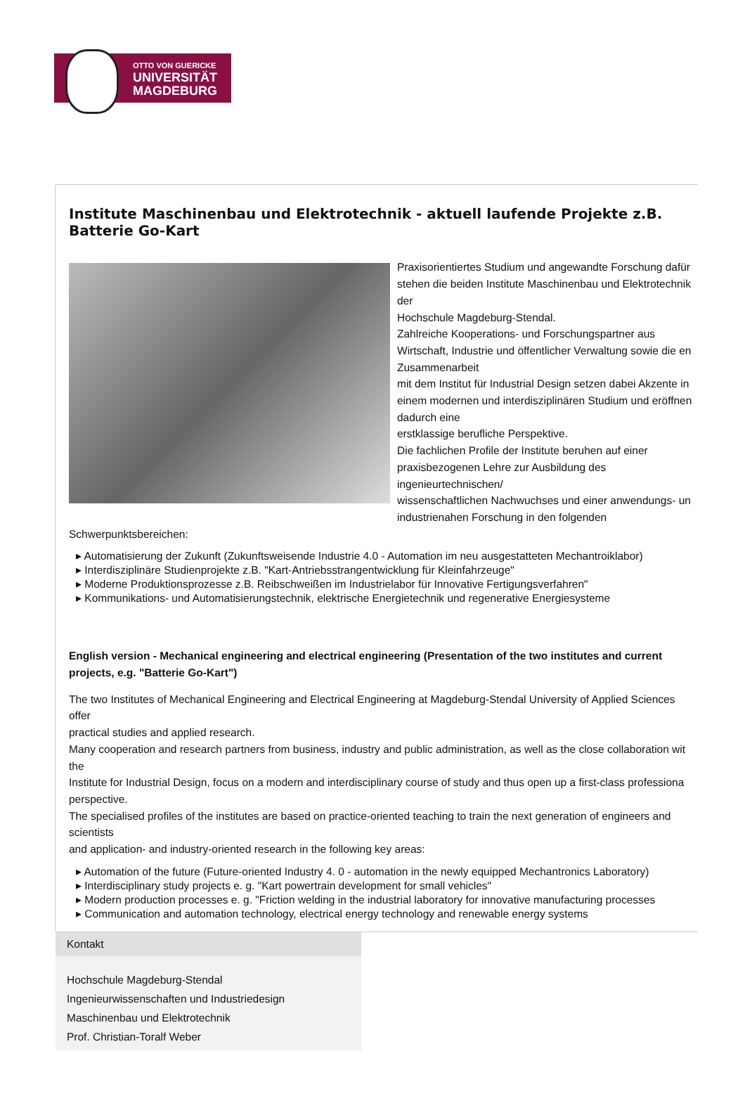OTTO VON GUERICKE
UNIVERSITÄT
MAGDEBURG
Institute Maschinenbau und Elektrotechnik - aktuell laufende Projekte z.B. Batterie Go-Kart
Praxisorientiertes Studium und angewandte Forschung dafür stehen die beiden Institute Maschinenbau und Elektrotechnik der
Hochschule Magdeburg-Stendal.
Zahlreiche Kooperations- und Forschungspartner aus Wirtschaft, Industrie und öffentlicher Verwaltung sowie die en Zusammenarbeit
mit dem Institut für Industrial Design setzen dabei Akzente in einem modernen und interdisziplinären Studium und eröffnen dadurch eine
erstklassige berufliche Perspektive.
Die fachlichen Profile der Institute beruhen auf einer praxisbezogenen Lehre zur Ausbildung des ingenieurtechnischen/
wissenschaftlichen Nachwuchses und einer anwendungs- un industrienahen Forschung in den folgenden Schwerpunktsbereichen:
▸ Automatisierung der Zukunft (Zukunftsweisende Industrie 4.0 - Automation im neu ausgestatteten Mechantroiklabor)
▸ Interdisziplinäre Studienprojekte z.B. "Kart-Antriebsstrangentwicklung für Kleinfahrzeuge"
▸ Moderne Produktionsprozesse z.B. Reibschweißen im Industrielabor für Innovative Fertigungsverfahren"
▸ Kommunikations- und Automatisierungstechnik, elektrische Energietechnik und regenerative Energiesysteme
English version - Mechanical engineering and electrical engineering (Presentation of the two institutes and current projects, e.g. "Batterie Go-Kart")
The two Institutes of Mechanical Engineering and Electrical Engineering at Magdeburg-Stendal University of Applied Sciences offer
practical studies and applied research.
Many cooperation and research partners from business, industry and public administration, as well as the close collaboration wit the
Institute for Industrial Design, focus on a modern and interdisciplinary course of study and thus open up a first-class professiona perspective.
The specialised profiles of the institutes are based on practice-oriented teaching to train the next generation of engineers and scientists
and application- and industry-oriented research in the following key areas:
▸ Automation of the future (Future-oriented Industry 4. 0 - automation in the newly equipped Mechantronics Laboratory)
▸ Interdisciplinary study projects e. g. "Kart powertrain development for small vehicles"
▸ Modern production processes e. g. "Friction welding in the industrial laboratory for innovative manufacturing processes
▸ Communication and automation technology, electrical energy technology and renewable energy systems
Kontakt
Hochschule Magdeburg-Stendal
Ingenieurwissenschaften und Industriedesign
Maschinenbau und Elektrotechnik
Prof. Christian-Toralf Weber